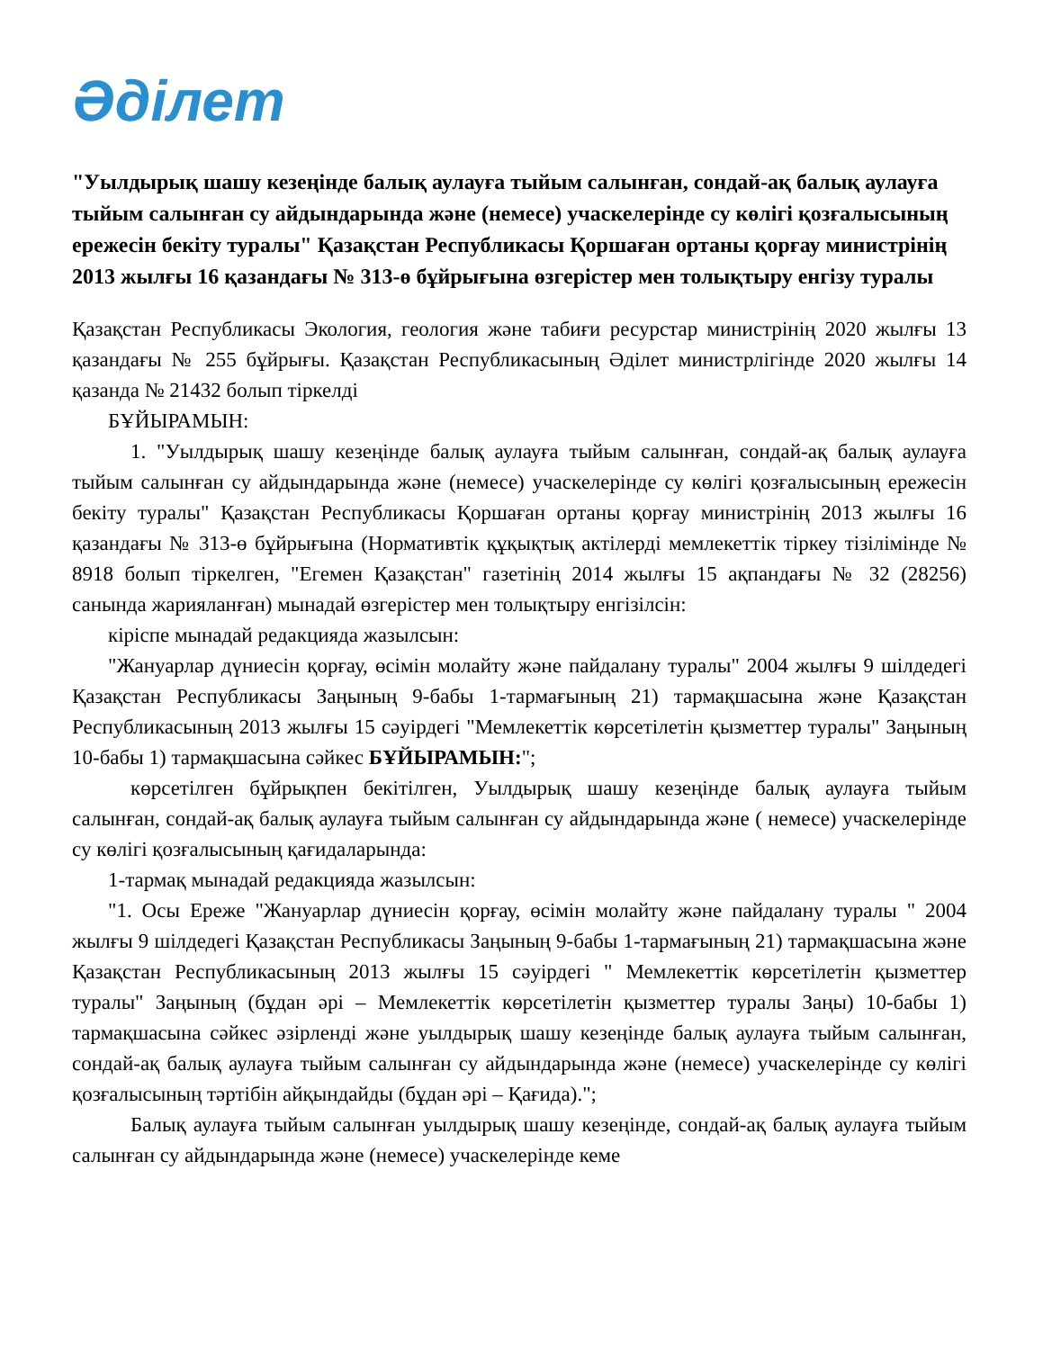Әділет
"Уылдырық шашу кезеңінде балық аулауға тыйым салынған, сондай-ақ балық аулауға тыйым салынған су айдындарында және (немесе) учаскелерінде су көлігі қозғалысының ережесін бекіту туралы" Қазақстан Республикасы Қоршаған ортаны қорғау министрінің 2013 жылғы 16 қазандағы № 313-ө бұйрығына өзгерістер мен толықтыру енгізу туралы
Қазақстан Республикасы Экология, геология және табиғи ресурстар министрінің 2020 жылғы 13 қазандағы № 255 бұйрығы. Қазақстан Республикасының Әділет министрлігінде 2020 жылғы 14 қазанда № 21432 болып тіркелді
БҰЙЫРАМЫН:
1. "Уылдырық шашу кезеңінде балық аулауға тыйым салынған, сондай-ақ балық аулауға тыйым салынған су айдындарында және (немесе) учаскелерінде су көлігі қозғалысының ережесін бекіту туралы" Қазақстан Республикасы Қоршаған ортаны қорғау министрінің 2013 жылғы 16 қазандағы № 313-ө бұйрығына (Нормативтік құқықтық актілерді мемлекеттік тіркеу тізілімінде № 8918 болып тіркелген, "Егемен Қазақстан" газетінің 2014 жылғы 15 ақпандағы № 32 (28256) санында жарияланған) мынадай өзгерістер мен толықтыру енгізілсін:
кіріспе мынадай редакцияда жазылсын:
"Жануарлар дүниесін қорғау, өсімін молайту және пайдалану туралы" 2004 жылғы 9 шілдедегі Қазақстан Республикасы Заңының 9-бабы 1-тармағының 21) тармақшасына және Қазақстан Республикасының 2013 жылғы 15 сәуірдегі "Мемлекеттік көрсетілетін қызметтер туралы" Заңының 10-бабы 1) тармақшасына сәйкес БҰЙЫРАМЫН:";
көрсетілген бұйрықпен бекітілген, Уылдырық шашу кезеңінде балық аулауға тыйым салынған, сондай-ақ балық аулауға тыйым салынған су айдындарында және ( немесе) учаскелерінде су көлігі қозғалысының қағидаларында:
1-тармақ мынадай редакцияда жазылсын:
"1. Осы Ереже "Жануарлар дүниесін қорғау, өсімін молайту және пайдалану туралы " 2004 жылғы 9 шілдедегі Қазақстан Республикасы Заңының 9-бабы 1-тармағының 21) тармақшасына және Қазақстан Республикасының 2013 жылғы 15 сәуірдегі " Мемлекеттік көрсетілетін қызметтер туралы" Заңының (бұдан әрі – Мемлекеттік көрсетілетін қызметтер туралы Заңы) 10-бабы 1) тармақшасына сәйкес әзірленді және уылдырық шашу кезеңінде балық аулауға тыйым салынған, сондай-ақ балық аулауға тыйым салынған су айдындарында және (немесе) учаскелерінде су көлігі қозғалысының тәртібін айқындайды (бұдан әрі – Қағида).";
Балық аулауға тыйым салынған уылдырық шашу кезеңінде, сондай-ақ балық аулауға тыйым салынған су айдындарында және (немесе) учаскелерінде кеме